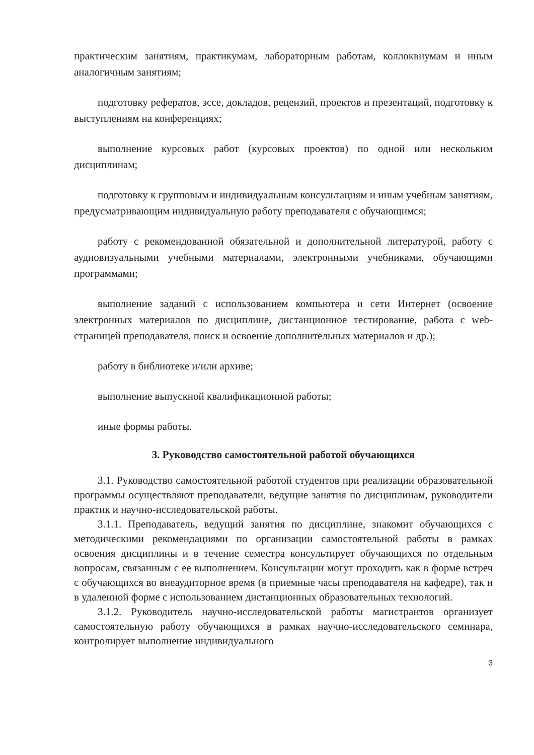практическим занятиям, практикумам, лабораторным работам, коллоквиумам и иным аналогичным занятиям;
подготовку рефератов, эссе, докладов, рецензий, проектов и презентаций, подготовку к выступлениям на конференциях;
выполнение курсовых работ (курсовых проектов) по одной или нескольким дисциплинам;
подготовку к групповым и индивидуальным консультациям и иным учебным занятиям, предусматривающим индивидуальную работу преподавателя с обучающимся;
работу с рекомендованной обязательной и дополнительной литературой, работу с аудиовизуальными учебными материалами, электронными учебниками, обучающими программами;
выполнение заданий с использованием компьютера и сети Интернет (освоение электронных материалов по дисциплине, дистанционное тестирование, работа с web- страницей преподавателя, поиск и освоение дополнительных материалов и др.);
работу в библиотеке и/или архиве;
выполнение выпускной квалификационной работы;
иные формы работы.
3. Руководство самостоятельной работой обучающихся
3.1. Руководство самостоятельной работой студентов при реализации образовательной программы осуществляют преподаватели, ведущие занятия по дисциплинам, руководители практик и научно-исследовательской работы.
3.1.1. Преподаватель, ведущий занятия по дисциплине, знакомит обучающихся с методическими рекомендациями по организации самостоятельной работы в рамках освоения дисциплины и в течение семестра консультирует обучающихся по отдельным вопросам, связанным с ее выполнением. Консультации могут проходить как в форме встреч с обучающихся во внеаудиторное время (в приемные часы преподавателя на кафедре), так и в удаленной форме с использованием дистанционных образовательных технологий.
3.1.2. Руководитель научно-исследовательской работы магистрантов организует самостоятельную работу обучающихся в рамках научно-исследовательского семинара, контролирует выполнение индивидуального
3